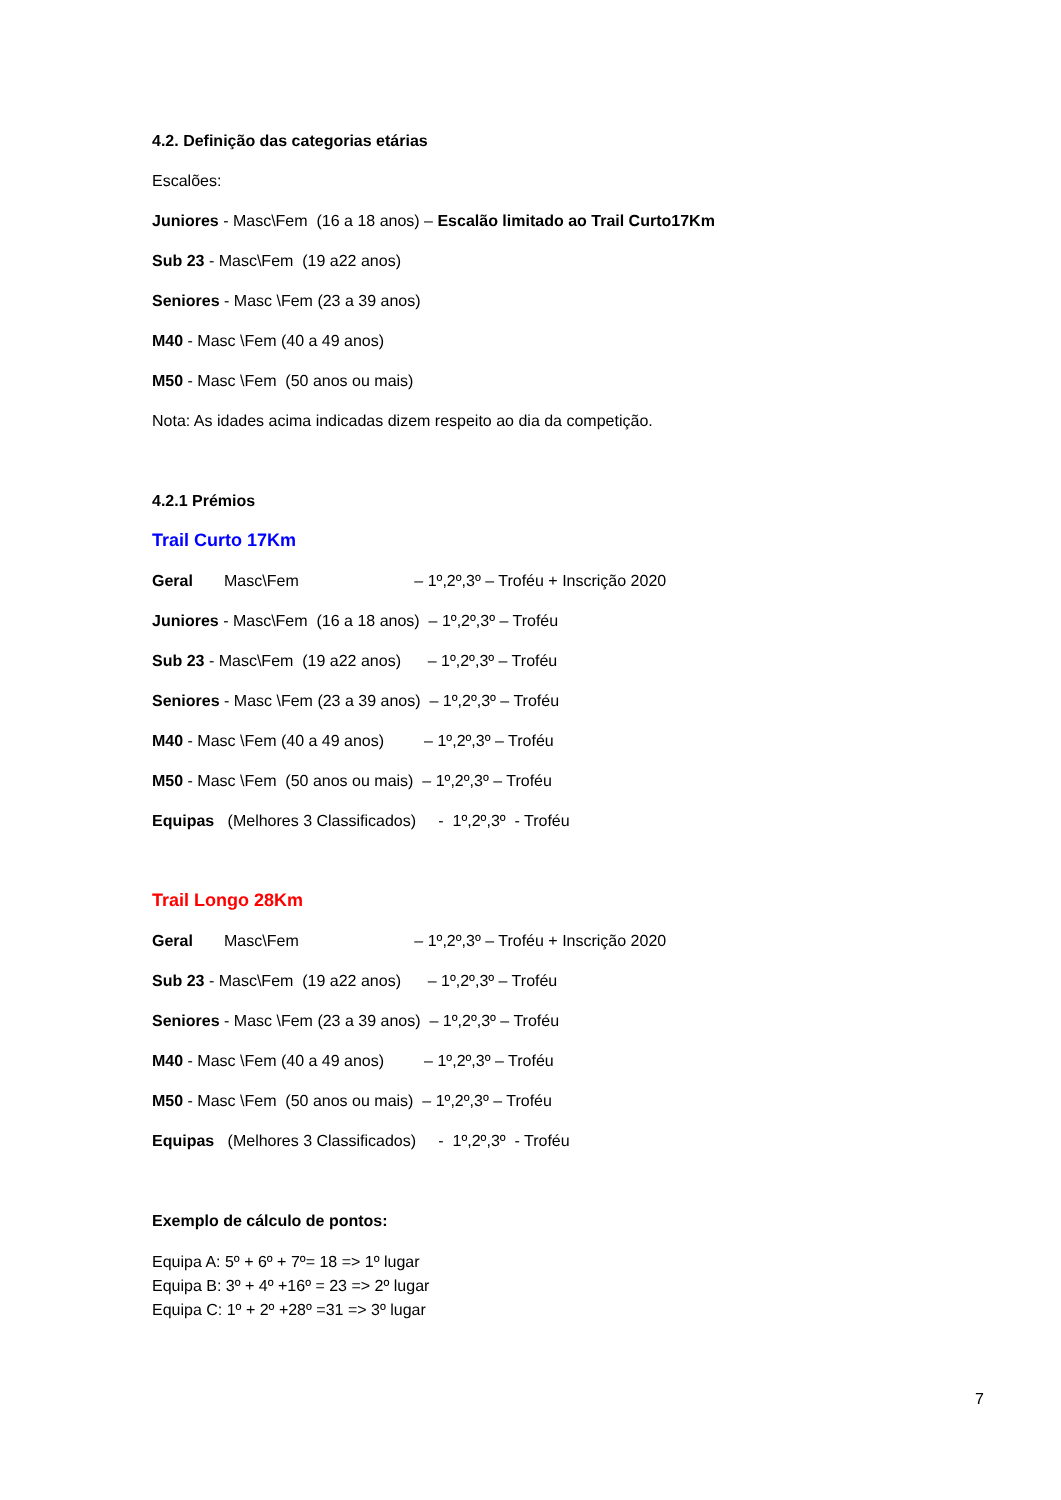4.2. Definição das categorias etárias
Escalões:
Juniores - Masc\Fem (16 a 18 anos) – Escalão limitado ao Trail Curto17Km
Sub 23 - Masc\Fem (19 a22 anos)
Seniores - Masc \Fem (23 a 39 anos)
M40 - Masc \Fem (40 a 49 anos)
M50 - Masc \Fem (50 anos ou mais)
Nota: As idades acima indicadas dizem respeito ao dia da competição.
4.2.1 Prémios
Trail Curto 17Km
Geral Masc\Fem – 1º,2º,3º – Troféu + Inscrição 2020
Juniores - Masc\Fem (16 a 18 anos) – 1º,2º,3º – Troféu
Sub 23 - Masc\Fem (19 a22 anos) – 1º,2º,3º – Troféu
Seniores - Masc \Fem (23 a 39 anos) – 1º,2º,3º – Troféu
M40 - Masc \Fem (40 a 49 anos) – 1º,2º,3º – Troféu
M50 - Masc \Fem (50 anos ou mais) – 1º,2º,3º – Troféu
Equipas (Melhores 3 Classificados) - 1º,2º,3º - Troféu
Trail Longo 28Km
Geral Masc\Fem – 1º,2º,3º – Troféu + Inscrição 2020
Sub 23 - Masc\Fem (19 a22 anos) – 1º,2º,3º – Troféu
Seniores - Masc \Fem (23 a 39 anos) – 1º,2º,3º – Troféu
M40 - Masc \Fem (40 a 49 anos) – 1º,2º,3º – Troféu
M50 - Masc \Fem (50 anos ou mais) – 1º,2º,3º – Troféu
Equipas (Melhores 3 Classificados) - 1º,2º,3º - Troféu
Exemplo de cálculo de pontos:
Equipa A: 5º + 6º + 7º= 18 => 1º lugar
Equipa B: 3º + 4º +16º = 23 => 2º lugar
Equipa C: 1º + 2º +28º =31 => 3º lugar
7